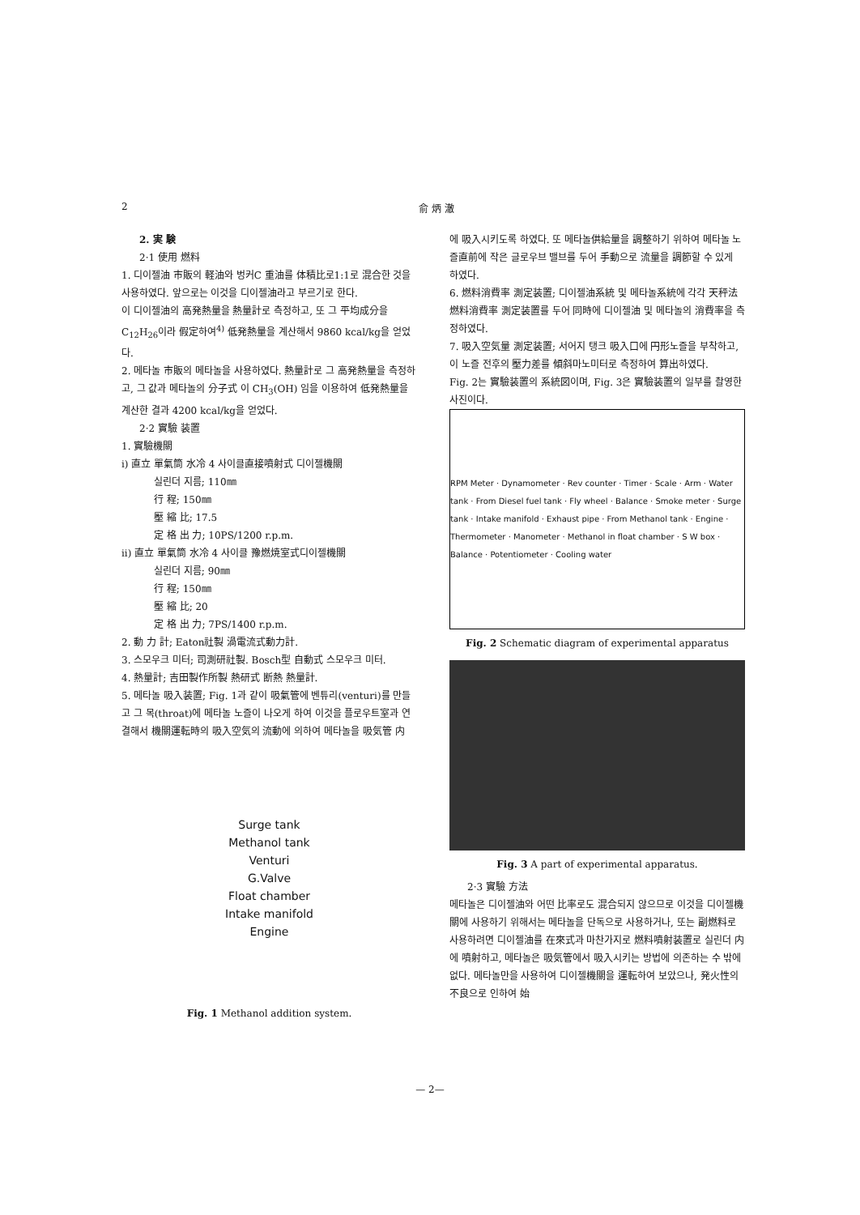2 俞 炳 澈
2. 実 験
2·1 使用 燃料
1. 디이젤油 市販의 軽油와 벙커C 重油를 体積比로1:1로 混合한 것을 사용하였다. 앞으로는 이것을 디이젤油라고 부르기로 한다.
이 디이젤油의 高発熱量을 熱量計로 측정하고, 또 그 平均成分을 C<sub>12</sub>H<sub>26</sub>이라 假定하여<sup>4)</sup> 低発熱量을 계산해서 9860 kcal/kg을 얻었다.
2. 메타놀 市販의 메타놀을 사용하였다. 熱量計로 그 高発熱量을 측정하고, 그 값과 메타놀의 分子式 이 CH<sub>3</sub>(OH) 임을 이용하여 低発熱量을 계산한 결과 4200 kcal/kg을 얻었다.
2·2 實驗 装置
1. 實驗機關
i) 直立 單氣筒 水冷 4 사이클直接噴射式 디이젤機關
실린더 지름; 110㎜
行 程; 150㎜
壓 縮 比; 17.5
定 格 出 力; 10PS/1200 r.p.m.
ii) 直立 單氣筒 水冷 4 사이클 豫燃焼室式디이젤機關
실린더 지름; 90㎜
行 程; 150㎜
壓 縮 比; 20
定 格 出 力; 7PS/1400 r.p.m.
2. 動 力 計; Eaton社製 渦電流式動力計.
3. 스모우크 미터; 司測研社製. Bosch型 自動式 스모우크 미터.
4. 熱量計; 吉田製作所製 熱研式 断熱 熱量計.
5. 메타놀 吸入装置; Fig. 1과 같이 吸氣管에 벤튜리(venturi)를 만들고 그 목(throat)에 메타놀 노즐이 나오게 하여 이것을 플로우트室과 연결해서 機關運転時의 吸入空気의 流動에 의하여 메타놀을 吸気管 内
Surge tank
Methanol tank
Venturi
G.Valve
Float chamber
Intake manifold
Engine
Fig. 1 Methanol addition system.
에 吸入시키도록 하였다. 또 메타놀供給量을 調整하기 위하여 메타놀 노즐直前에 작은 글로우브 밸브를 두어 手動으로 流量을 調節할 수 있게 하였다.
6. 燃料消費率 測定装置; 디이젤油系統 및 메타놀系統에 각각 天秤法 燃料消費率 測定装置를 두어 同時에 디이젤油 및 메타놀의 消費率을 측정하였다.
7. 吸入空気量 測定装置; 서어지 탱크 吸入口에 円形노즐을 부착하고, 이 노즐 전후의 壓力差를 傾斜마노미터로 측정하여 算出하였다.
Fig. 2는 實驗装置의 系統図이며, Fig. 3은 實驗装置의 일부를 촬영한 사진이다.
RPM Meter · Dynamometer · Rev counter · Timer · Scale · Arm · Water tank · From Diesel fuel tank · Fly wheel · Balance · Smoke meter · Surge tank · Intake manifold · Exhaust pipe · From Methanol tank · Engine · Thermometer · Manometer · Methanol in float chamber · S W box · Balance · Potentiometer · Cooling water
Fig. 2 Schematic diagram of experimental apparatus
Fig. 3 A part of experimental apparatus.
2·3 實驗 方法
메타놀은 디이젤油와 어떤 比率로도 混合되지 않으므로 이것을 디이젤機關에 사용하기 위해서는 메타놀을 단독으로 사용하거나, 또는 副燃料로 사용하려면 디이젤油를 在來式과 마찬가지로 燃料噴射装置로 실린더 内에 噴射하고, 메타놀은 吸気管에서 吸入시키는 방법에 의존하는 수 밖에 없다. 메타놀만을 사용하여 디이젤機關을 運転하여 보았으나, 発火性의 不良으로 인하여 始
— 2—